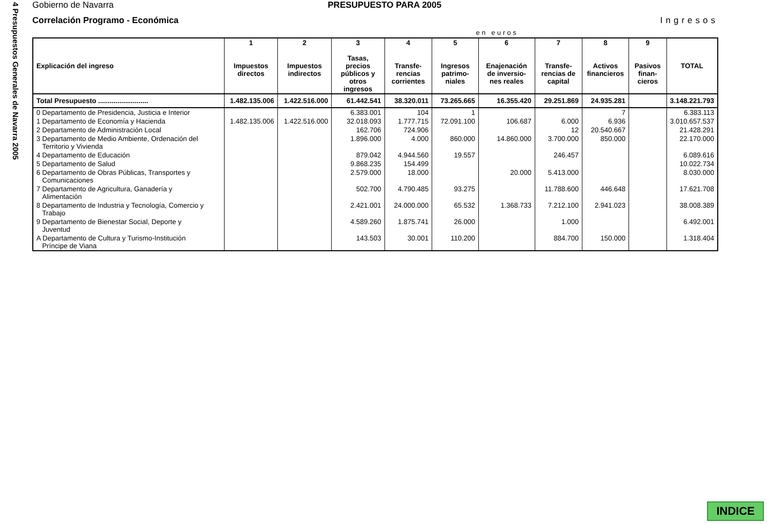4 Presupuestos Generales de Navarra 2005
Gobierno de Navarra PRESUPUESTO PARA 2005
Correlación Programo - Económica Ingresos
en euros
| Explicación del ingreso | 1 Impuestos directos | 2 Impuestos indirectos | 3 Tasas, precios públicos y otros ingresos | 4 Transfe-rencias corrientes | 5 Ingresos patrimo-niales | 6 Enajenación de inversio-nes reales | 7 Transfe-rencias de capital | 8 Activos financieros | 9 Pasivos finan-cieros | TOTAL |
| --- | --- | --- | --- | --- | --- | --- | --- | --- | --- | --- |
| Total Presupuesto .......................... | 1.482.135.006 | 1.422.516.000 | 61.442.541 | 38.320.011 | 73.265.665 | 16.355.420 | 29.251.869 | 24.935.281 | | 3.148.221.793 |
| 0 Departamento de Presidencia, Justicia e Interior | | | 6.383.001 | 104 | 1 | | | 7 | | 6.383.113 |
| 1 Departamento de Economía y Hacienda | 1.482.135.006 | 1.422.516.000 | 32.018.093 | 1.777.715 | 72.091.100 | 106.687 | 6.000 | 6.936 | | 3.010.657.537 |
| 2 Departamento de Administración Local | | | 162.706 | 724.906 | | | 12 | 20.540.667 | | 21.428.291 |
| 3 Departamento de Medio Ambiente, Ordenación del Territorio y Vivienda | | | 1.896.000 | 4.000 | 860.000 | 14.860.000 | 3.700.000 | 850.000 | | 22.170.000 |
| 4 Departamento de Educación | | | 879.042 | 4.944.560 | 19.557 | | 246.457 | | | 6.089.616 |
| 5 Departamento de Salud | | | 9.868.235 | 154.499 | | | | | | 10.022.734 |
| 6 Departamento de Obras Públicas, Transportes y Comunicaciones | | | 2.579.000 | 18.000 | | 20.000 | 5.413.000 | | | 8.030.000 |
| 7 Departamento de Agricultura, Ganadería y Alimentación | | | 502.700 | 4.790.485 | 93.275 | | 11.788.600 | 446.648 | | 17.621.708 |
| 8 Departamento de Industria y Tecnología, Comercio y Trabajo | | | 2.421.001 | 24.000.000 | 65.532 | 1.368.733 | 7.212.100 | 2.941.023 | | 38.008.389 |
| 9 Departamento de Bienestar Social, Deporte y Juventud | | | 4.589.260 | 1.875.741 | 26.000 | | 1.000 | | | 6.492.001 |
| A Departamento de Cultura y Turismo-Institución Príncipe de Viana | | | 143.503 | 30.001 | 110.200 | | 884.700 | 150.000 | | 1.318.404 |
INDICE